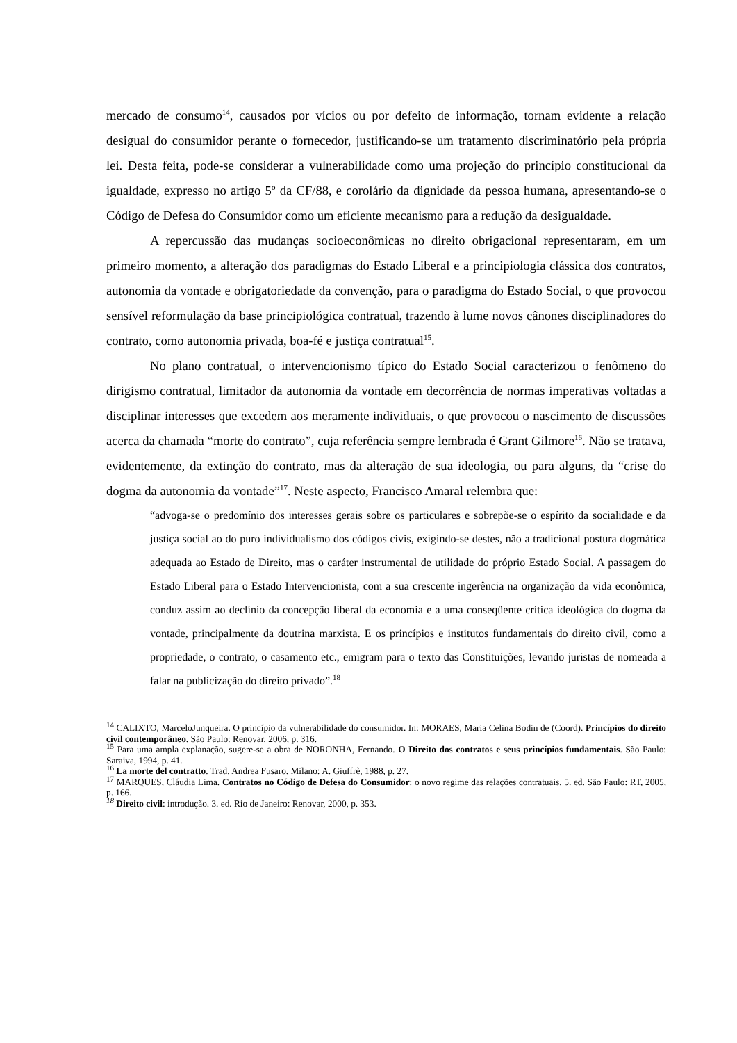mercado de consumo<sup>14</sup>, causados por vícios ou por defeito de informação, tornam evidente a relação desigual do consumidor perante o fornecedor, justificando-se um tratamento discriminatório pela própria lei. Desta feita, pode-se considerar a vulnerabilidade como uma projeção do princípio constitucional da igualdade, expresso no artigo 5º da CF/88, e corolário da dignidade da pessoa humana, apresentando-se o Código de Defesa do Consumidor como um eficiente mecanismo para a redução da desigualdade.
A repercussão das mudanças socioeconômicas no direito obrigacional representaram, em um primeiro momento, a alteração dos paradigmas do Estado Liberal e a principiologia clássica dos contratos, autonomia da vontade e obrigatoriedade da convenção, para o paradigma do Estado Social, o que provocou sensível reformulação da base principiológica contratual, trazendo à lume novos cânones disciplinadores do contrato, como autonomia privada, boa-fé e justiça contratual<sup>15</sup>.
No plano contratual, o intervencionismo típico do Estado Social caracterizou o fenômeno do dirigismo contratual, limitador da autonomia da vontade em decorrência de normas imperativas voltadas a disciplinar interesses que excedem aos meramente individuais, o que provocou o nascimento de discussões acerca da chamada “morte do contrato”, cuja referência sempre lembrada é Grant Gilmore<sup>16</sup>. Não se tratava, evidentemente, da extinção do contrato, mas da alteração de sua ideologia, ou para alguns, da “crise do dogma da autonomia da vontade”<sup>17</sup>. Neste aspecto, Francisco Amaral relembra que:
“advoga-se o predomínio dos interesses gerais sobre os particulares e sobrepõe-se o espírito da socialidade e da justiça social ao do puro individualismo dos códigos civis, exigindo-se destes, não a tradicional postura dogmática adequada ao Estado de Direito, mas o caráter instrumental de utilidade do próprio Estado Social. A passagem do Estado Liberal para o Estado Intervencionista, com a sua crescente ingerência na organização da vida econômica, conduz assim ao declínio da concepção liberal da economia e a uma conseqüente crítica ideológica do dogma da vontade, principalmente da doutrina marxista. E os princípios e institutos fundamentais do direito civil, como a propriedade, o contrato, o casamento etc., emigram para o texto das Constituições, levando juristas de nomeada a falar na publicização do direito privado”.<sup>18</sup>
<sup>14</sup> CALIXTO, MarceloJunqueira. O princípio da vulnerabilidade do consumidor. In: MORAES, Maria Celina Bodin de (Coord). Princípios do direito civil contemporâneo. São Paulo: Renovar, 2006, p. 316.
<sup>15</sup> Para uma ampla explanação, sugere-se a obra de NORONHA, Fernando. O Direito dos contratos e seus princípios fundamentais. São Paulo: Saraiva, 1994, p. 41.
<sup>16</sup> La morte del contratto. Trad. Andrea Fusaro. Milano: A. Giuffrè, 1988, p. 27.
<sup>17</sup> MARQUES, Cláudia Lima. Contratos no Código de Defesa do Consumidor: o novo regime das relações contratuais. 5. ed. São Paulo: RT, 2005, p. 166.
<sup>18</sup> Direito civil: introdução. 3. ed. Rio de Janeiro: Renovar, 2000, p. 353.